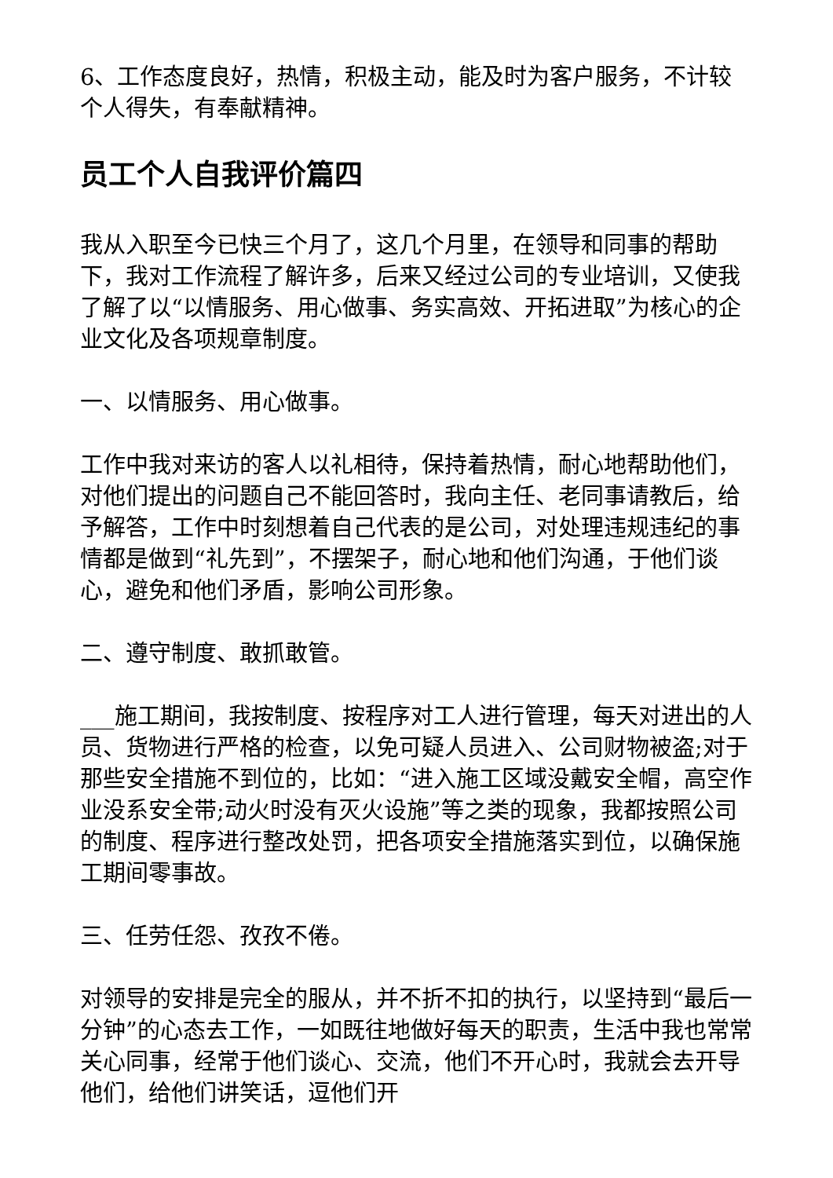6、工作态度良好，热情，积极主动，能及时为客户服务，不计较个人得失，有奉献精神。
员工个人自我评价篇四
我从入职至今已快三个月了，这几个月里，在领导和同事的帮助下，我对工作流程了解许多，后来又经过公司的专业培训，又使我了解了以“以情服务、用心做事、务实高效、开拓进取”为核心的企业文化及各项规章制度。
一、以情服务、用心做事。
工作中我对来访的客人以礼相待，保持着热情，耐心地帮助他们，对他们提出的问题自己不能回答时，我向主任、老同事请教后，给予解答，工作中时刻想着自己代表的是公司，对处理违规违纪的事情都是做到“礼先到”，不摆架子，耐心地和他们沟通，于他们谈心，避免和他们矛盾，影响公司形象。
二、遵守制度、敢抓敢管。
___施工期间，我按制度、按程序对工人进行管理，每天对进出的人员、货物进行严格的检查，以免可疑人员进入、公司财物被盗;对于那些安全措施不到位的，比如：“进入施工区域没戴安全帽，高空作业没系安全带;动火时没有灭火设施”等之类的现象，我都按照公司的制度、程序进行整改处罚，把各项安全措施落实到位，以确保施工期间零事故。
三、任劳任怨、孜孜不倦。
对领导的安排是完全的服从，并不折不扣的执行，以坚持到“最后一分钟”的心态去工作，一如既往地做好每天的职责，生活中我也常常关心同事，经常于他们谈心、交流，他们不开心时，我就会去开导他们，给他们讲笑话，逗他们开